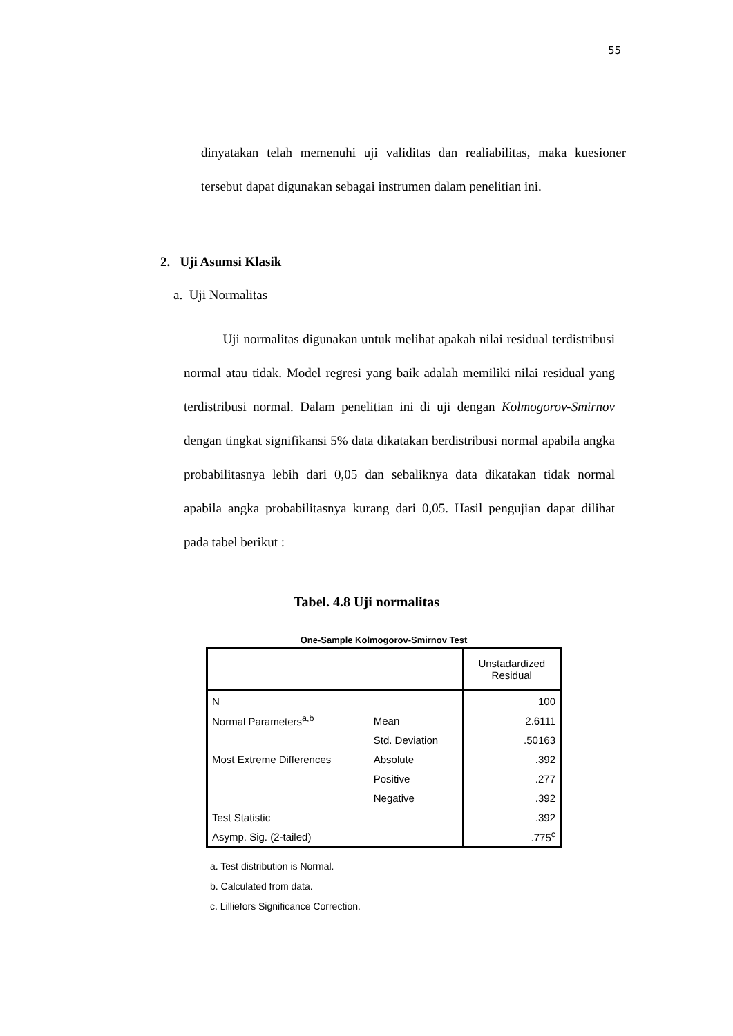55
dinyatakan telah memenuhi uji validitas dan realiabilitas, maka kuesioner tersebut dapat digunakan sebagai instrumen dalam penelitian ini.
2. Uji Asumsi Klasik
a. Uji Normalitas
Uji normalitas digunakan untuk melihat apakah nilai residual terdistribusi normal atau tidak. Model regresi yang baik adalah memiliki nilai residual yang terdistribusi normal. Dalam penelitian ini di uji dengan Kolmogorov-Smirnov dengan tingkat signifikansi 5% data dikatakan berdistribusi normal apabila angka probabilitasnya lebih dari 0,05 dan sebaliknya data dikatakan tidak normal apabila angka probabilitasnya kurang dari 0,05. Hasil pengujian dapat dilihat pada tabel berikut :
Tabel. 4.8 Uji normalitas
One-Sample Kolmogorov-Smirnov Test
| | | Unstadardized Residual |
| --- | --- | --- |
| N | | 100 |
| Normal Parameters<sup>a,b</sup> | Mean | 2.6111 |
| | Std. Deviation | .50163 |
| Most Extreme Differences | Absolute | .392 |
| | Positive | .277 |
| | Negative | .392 |
| Test Statistic | | .392 |
| Asymp. Sig. (2-tailed) | | .775<sup>c</sup> |
a. Test distribution is Normal.
b. Calculated from data.
c. Lilliefors Significance Correction.